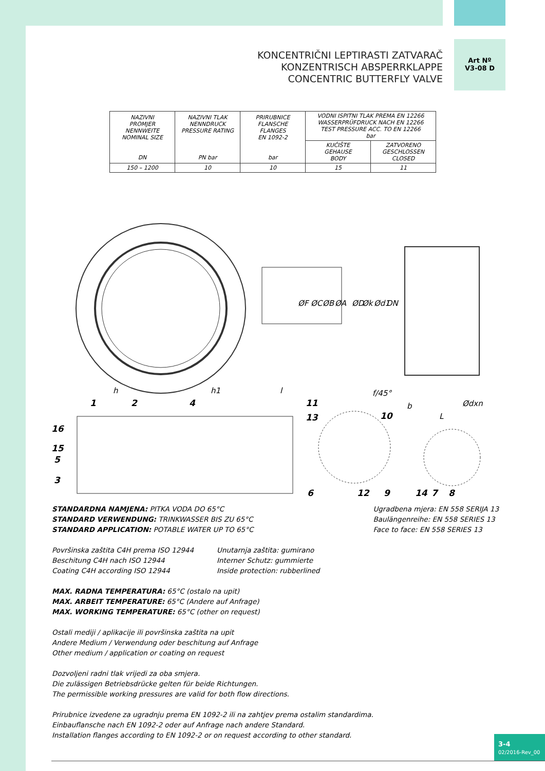Art Nº
V3-08 D
KONCENTRIČNI LEPTIRASTI ZATVARAČ
KONZENTRISCH ABSPERRKLAPPE
CONCENTRIC BUTTERFLY VALVE
| NAZIVNI PROMJER NENNWEITE NOMINAL SIZE DN | NAZIVNI TLAK NENNDRUCK PRESSURE RATING PN bar | PRIRUBNICE FLANSCHE FLANGES EN 1092-2 bar | VODNI ISPITNI TLAK PREMA EN 12266 WASSERPRÜFDRUCK NACH EN 12266 TEST PRESSURE ACC. TO EN 12266 bar | |
| --- | --- | --- | --- | --- |
| | | | KUĆIŠTE GEHAUSE BODY | ZATVORENO GESCHLOSSEN CLOSED |
| 150 – 1200 | 10 | 10 | 15 | 11 |
h
h1
l
f/45°
b
L
Ødxn
ØF
ØC
ØB
ØA
ØD
Øk
Ød1
DN
1
2
4
11
13
10
16
15
5
3
6
12
9
14
7
8
STANDARDNA NAMJENA: PITKA VODA DO 65°C
STANDARD VERWENDUNG: TRINKWASSER BIS ZU 65°C
STANDARD APPLICATION: POTABLE WATER UP TO 65°C
Ugradbena mjera: EN 558 SERIJA 13
Baulängenreihe: EN 558 SERIES 13
Face to face: EN 558 SERIES 13
Površinska zaštita C4H prema ISO 12944
Beschitung C4H nach ISO 12944
Coating C4H according ISO 12944
Unutarnja zaštita: gumirano
Interner Schutz: gummierte
Inside protection: rubberlined
MAX. RADNA TEMPERATURA: 65°C (ostalo na upit)
MAX. ARBEIT TEMPERATURE: 65°C (Andere auf Anfrage)
MAX. WORKING TEMPERATURE: 65°C (other on request)
Ostali mediji / aplikacije ili površinska zaštita na upit
Andere Medium / Verwendung oder beschitung auf Anfrage
Other medium / application or coating on request
Dozvoljeni radni tlak vrijedi za oba smjera.
Die zulässigen Betriebsdrücke gelten für beide Richtungen.
The permissible working pressures are valid for both flow directions.
Prirubnice izvedene za ugradnju prema EN 1092-2 ili na zahtjev prema ostalim standardima.
Einbauflansche nach EN 1092-2 oder auf Anfrage nach andere Standard.
Installation flanges according to EN 1092-2 or on request according to other standard.
3-4
02/2016-Rev_00